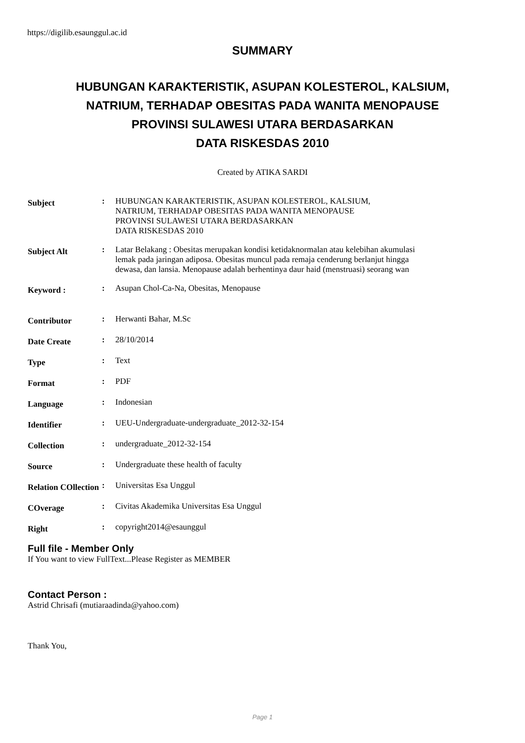https://digilib.esaunggul.ac.id
SUMMARY
HUBUNGAN KARAKTERISTIK, ASUPAN KOLESTEROL, KALSIUM,
NATRIUM, TERHADAP OBESITAS PADA WANITA MENOPAUSE
PROVINSI SULAWESI UTARA BERDASARKAN
DATA RISKESDAS 2010
Created by ATIKA SARDI
Subject
: HUBUNGAN KARAKTERISTIK, ASUPAN KOLESTEROL, KALSIUM,
NATRIUM, TERHADAP OBESITAS PADA WANITA MENOPAUSE
PROVINSI SULAWESI UTARA BERDASARKAN
DATA RISKESDAS 2010
Subject Alt
: Latar Belakang : Obesitas merupakan kondisi ketidaknormalan atau kelebihan akumulasi lemak pada jaringan adiposa. Obesitas muncul pada remaja cenderung berlanjut hingga dewasa, dan lansia. Menopause adalah berhentinya daur haid (menstruasi) seorang wan
Keyword :
: Asupan Chol-Ca-Na, Obesitas, Menopause
Contributor
: Herwanti Bahar, M.Sc
Date Create
: 28/10/2014
Type
: Text
Format
: PDF
Language
: Indonesian
Identifier
: UEU-Undergraduate-undergraduate_2012-32-154
Collection
: undergraduate_2012-32-154
Source
: Undergraduate these health of faculty
Relation COllection
: Universitas Esa Unggul
COverage
: Civitas Akademika Universitas Esa Unggul
Right
: copyright2014@esaunggul
Full file - Member Only
If You want to view FullText...Please Register as MEMBER
Contact Person :
Astrid Chrisafi (mutiaraadinda@yahoo.com)
Thank You,
Page 1